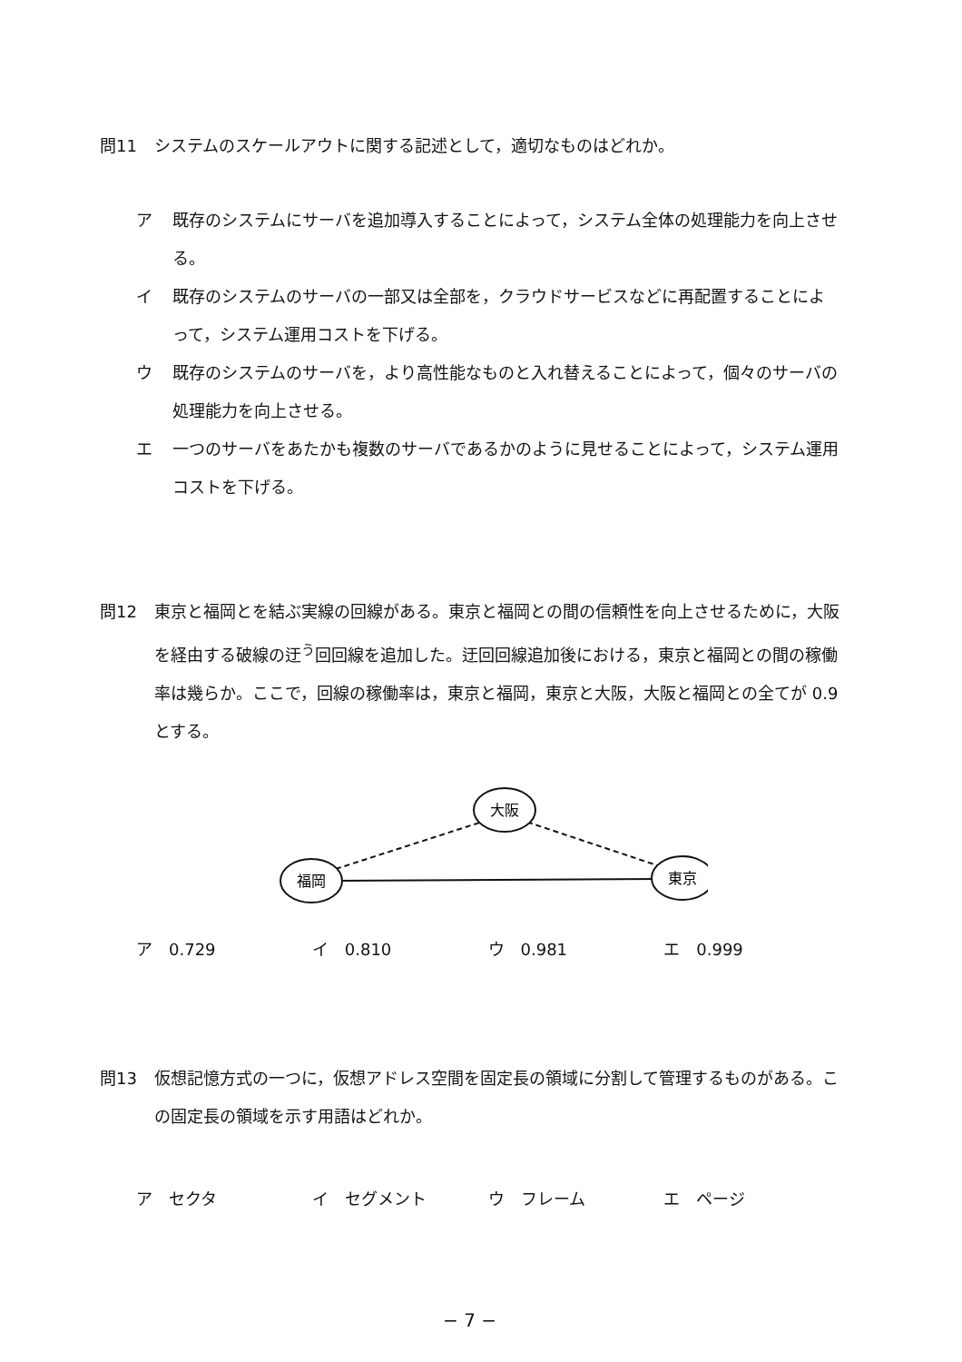問11 システムのスケールアウトに関する記述として，適切なものはどれか。
ア 既存のシステムにサーバを追加導入することによって，システム全体の処理能力を向上させる。
イ 既存のシステムのサーバの一部又は全部を，クラウドサービスなどに再配置することによって，システム運用コストを下げる。
ウ 既存のシステムのサーバを，より高性能なものと入れ替えることによって，個々のサーバの処理能力を向上させる。
エ 一つのサーバをあたかも複数のサーバであるかのように見せることによって，システム運用コストを下げる。
問12 東京と福岡とを結ぶ実線の回線がある。東京と福岡との間の信頼性を向上させるために，大阪を経由する破線の迂<sup>う</sup>回回線を追加した。迂回回線追加後における，東京と福岡との間の稼働率は幾らか。ここで，回線の稼働率は，東京と福岡，東京と大阪，大阪と福岡との全てが 0.9 とする。
福岡
大阪
東京
ア　0.729 イ　0.810 ウ　0.981 エ　0.999
問13 仮想記憶方式の一つに，仮想アドレス空間を固定長の領域に分割して管理するものがある。この固定長の領域を示す用語はどれか。
ア　セクタ イ　セグメント ウ　フレーム エ　ページ
− 7 −